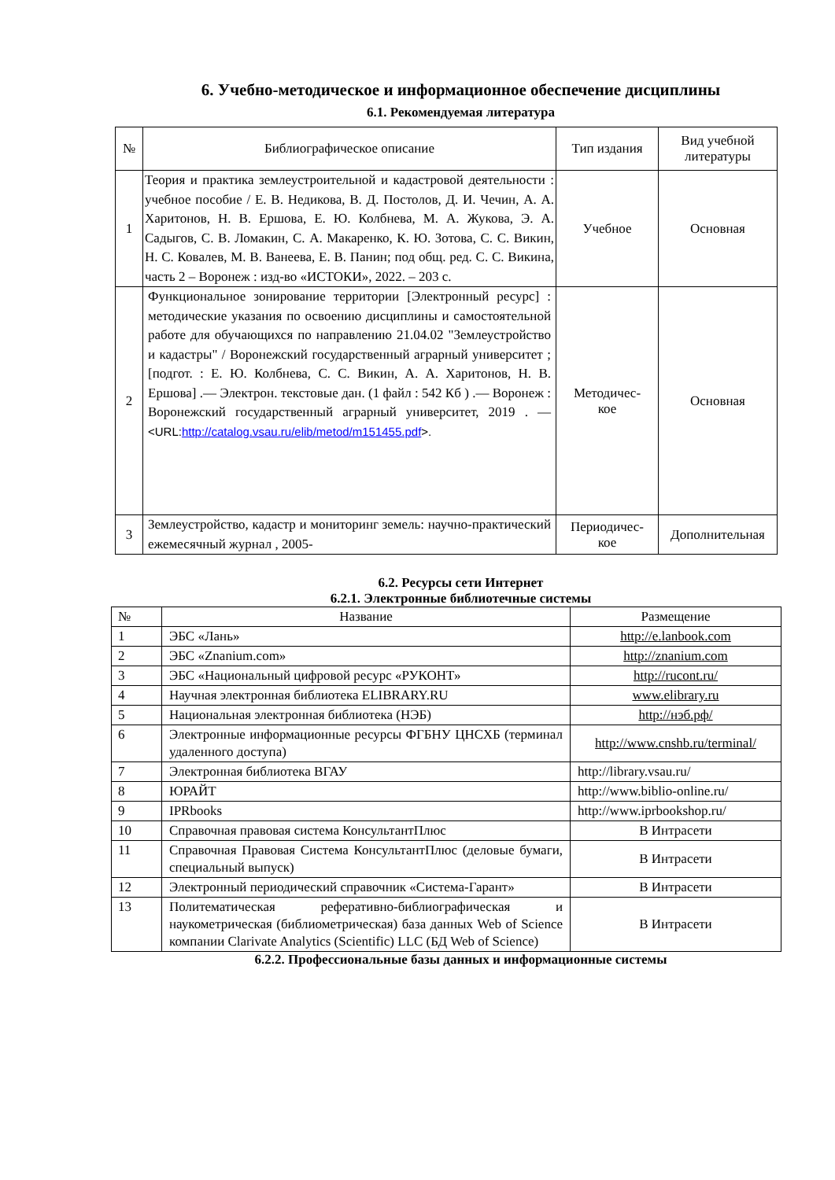6. Учебно-методическое и информационное обеспечение дисциплины
6.1. Рекомендуемая литература
| № | Библиографическое описание | Тип издания | Вид учебной литературы |
| --- | --- | --- | --- |
| 1 | Теория и практика землеустроительной и кадастровой деятельности : учебное пособие / Е. В. Недикова, В. Д. Постолов, Д. И. Чечин, А. А. Харитонов, Н. В. Ершова, Е. Ю. Колбнева, М. А. Жукова, Э. А. Садыгов, С. В. Ломакин, С. А. Макаренко, К. Ю. Зотова, С. С. Викин, Н. С. Ковалев, М. В. Ванеева, Е. В. Панин; под общ. ред. С. С. Викина, часть 2 – Воронеж : изд-во «ИСТОКИ», 2022. – 203 с. | Учебное | Основная |
| 2 | Функциональное зонирование территории [Электронный ресурс] : методические указания по освоению дисциплины и самостоятельной работе для обучающихся по направлению 21.04.02 "Землеустройство и кадастры" / Воронежский государственный аграрный университет ; [подгот. : Е. Ю. Колбнева, С. С. Викин, А. А. Харитонов, Н. В. Ершова] .— Электрон. текстовые дан. (1 файл : 542 Кб ) .— Воронеж : Воронежский государственный аграрный университет, 2019 . — <URL: http://catalog.vsau.ru/elib/metod/m151455.pdf >. | Методичес- кое | Основная |
| 3 | Землеустройство, кадастр и мониторинг земель: научно-практический ежемесячный журнал , 2005- | Периодичес- кое | Дополнительная |
6.2. Ресурсы сети Интернет
6.2.1. Электронные библиотечные системы
| № | Название | Размещение |
| --- | --- | --- |
| 1 | ЭБС «Лань» | http://e.lanbook.com |
| 2 | ЭБС «Znanium.com» | http://znanium.com |
| 3 | ЭБС «Национальный цифровой ресурс «РУКОНТ» | http://rucont.ru/ |
| 4 | Научная электронная библиотека ELIBRARY.RU | www.elibrary.ru |
| 5 | Национальная электронная библиотека (НЭБ) | http://нэб.рф/ |
| 6 | Электронные информационные ресурсы ФГБНУ ЦНСХБ (терминал удаленного доступа) | http://www.cnshb.ru/terminal/ |
| 7 | Электронная библиотека ВГАУ | http://library.vsau.ru/ |
| 8 | ЮРАЙТ | http://www.biblio-online.ru/ |
| 9 | IPRbooks | http://www.iprbookshop.ru/ |
| 10 | Справочная правовая система КонсультантПлюс | В Интрасети |
| 11 | Справочная Правовая Система КонсультантПлюс (деловые бумаги, специальный выпуск) | В Интрасети |
| 12 | Электронный периодический справочник «Система-Гарант» | В Интрасети |
| 13 | Политематическая реферативно-библиографическая и наукометрическая (библиометрическая) база данных Web of Science компании Clarivate Analytics (Scientific) LLC (БД Web of Science) | В Интрасети |
6.2.2. Профессиональные базы данных и информационные системы